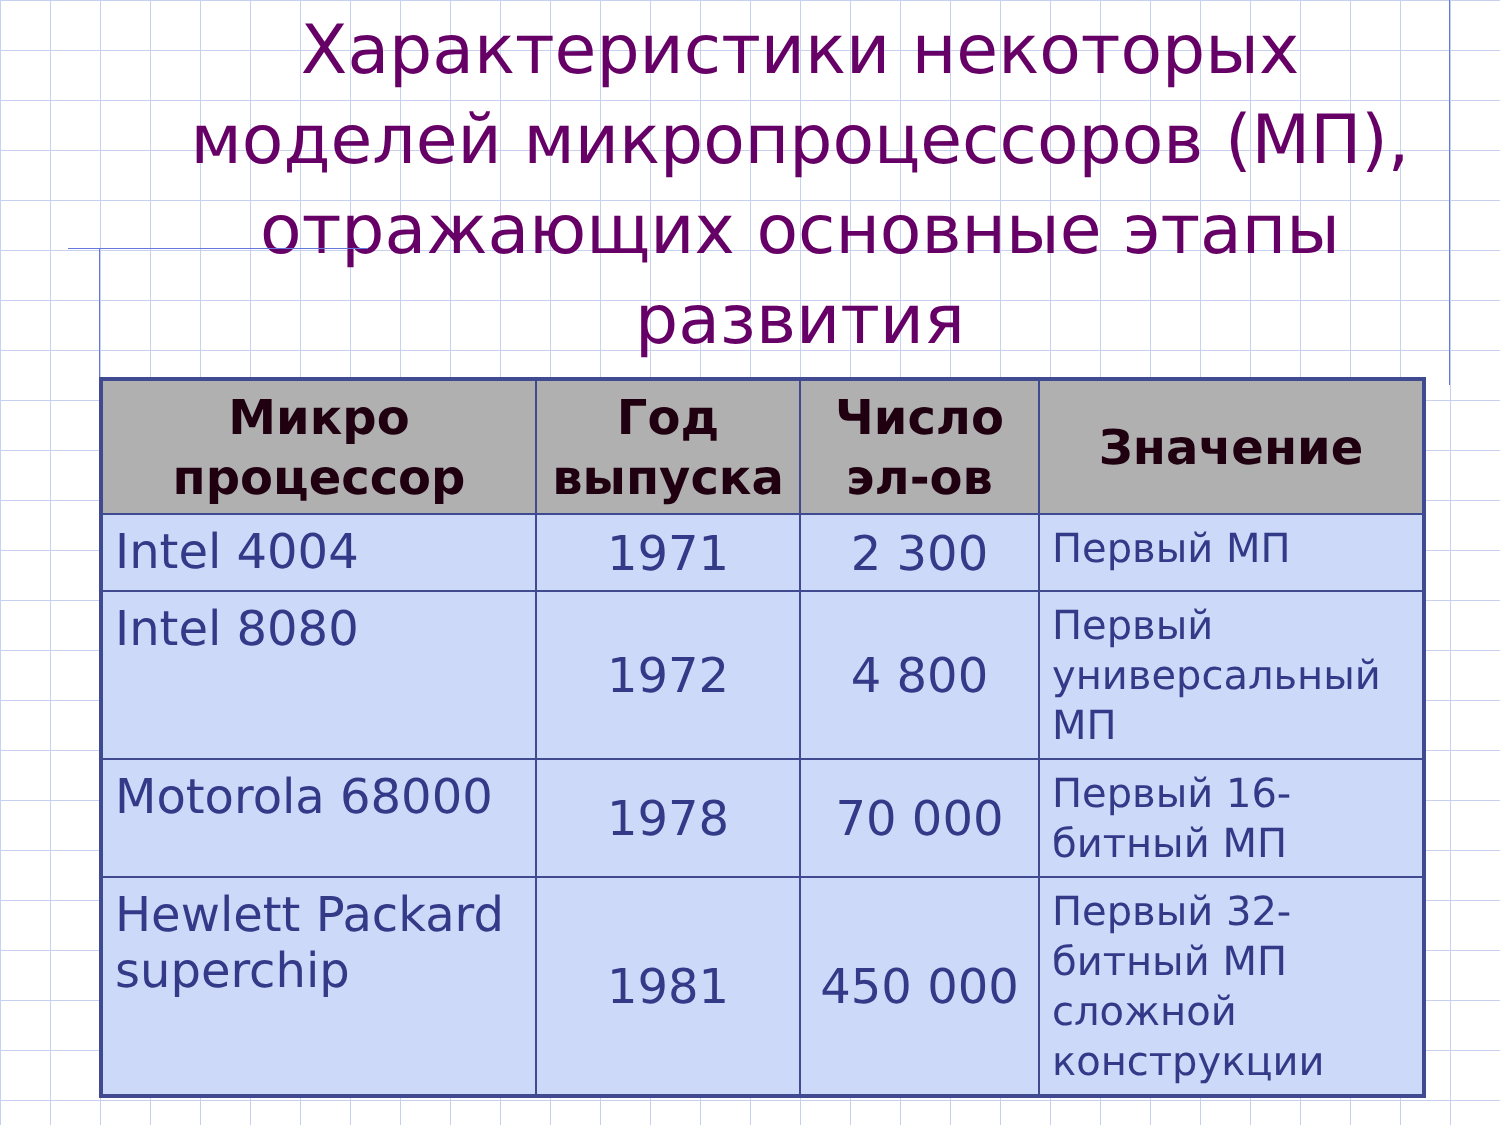Характеристики некоторых моделей микропроцессоров (МП), отражающих основные этапы развития
| Микро процессор | Год выпуска | Число эл-ов | Значение |
| --- | --- | --- | --- |
| Intel 4004 | 1971 | 2 300 | Первый МП |
| Intel 8080 | 1972 | 4 800 | Первый универсальный МП |
| Motorola 68000 | 1978 | 70 000 | Первый 16-битный МП |
| Hewlett Packard superchip | 1981 | 450 000 | Первый 32-битный МП сложной конструкции |